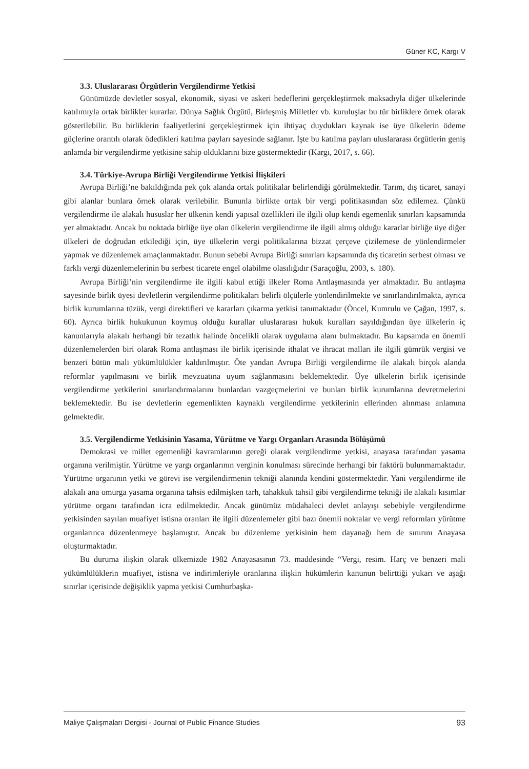Güner KC, Kargı V
3.3. Uluslararası Örgütlerin Vergilendirme Yetkisi
Günümüzde devletler sosyal, ekonomik, siyasi ve askeri hedeflerini gerçekleştirmek maksadıyla diğer ülkelerinde katılımıyla ortak birlikler kurarlar. Dünya Sağlık Örgütü, Birleşmiş Milletler vb. kuruluşlar bu tür birliklere örnek olarak gösterilebilir. Bu birliklerin faaliyetlerini gerçekleştirmek için ihtiyaç duydukları kaynak ise üye ülkelerin ödeme güçlerine orantılı olarak ödedikleri katılma payları sayesinde sağlanır. İşte bu katılma payları uluslararası örgütlerin geniş anlamda bir vergilendirme yetkisine sahip olduklarını bize göstermektedir (Kargı, 2017, s. 66).
3.4. Türkiye-Avrupa Birliği Vergilendirme Yetkisi İlişkileri
Avrupa Birliği’ne bakıldığında pek çok alanda ortak politikalar belirlendiği görülmektedir. Tarım, dış ticaret, sanayi gibi alanlar bunlara örnek olarak verilebilir. Bununla birlikte ortak bir vergi politikasından söz edilemez. Çünkü vergilendirme ile alakalı hususlar her ülkenin kendi yapısal özellikleri ile ilgili olup kendi egemenlik sınırları kapsamında yer almaktadır. Ancak bu noktada birliğe üye olan ülkelerin vergilendirme ile ilgili almış olduğu kararlar birliğe üye diğer ülkeleri de doğrudan etkilediği için, üye ülkelerin vergi politikalarına bizzat çerçeve çizilemese de yönlendirmeler yapmak ve düzenlemek amaçlanmaktadır. Bunun sebebi Avrupa Birliği sınırları kapsamında dış ticaretin serbest olması ve farklı vergi düzenlemelerinin bu serbest ticarete engel olabilme olasılığıdır (Saraçoğlu, 2003, s. 180).
Avrupa Birliği’nin vergilendirme ile ilgili kabul ettiği ilkeler Roma Antlaşmasında yer almaktadır. Bu antlaşma sayesinde birlik üyesi devletlerin vergilendirme politikaları belirli ölçülerle yönlendirilmekte ve sınırlandırılmakta, ayrıca birlik kurumlarına tüzük, vergi direktifleri ve kararları çıkarma yetkisi tanımaktadır (Öncel, Kumrulu ve Çağan, 1997, s. 60). Ayrıca birlik hukukunun koymuş olduğu kurallar uluslararası hukuk kuralları sayıldığından üye ülkelerin iç kanunlarıyla alakalı herhangi bir tezatlık halinde öncelikli olarak uygulama alanı bulmaktadır. Bu kapsamda en önemli düzenlemelerden biri olarak Roma antlaşması ile birlik içerisinde ithalat ve ihracat malları ile ilgili gümrük vergisi ve benzeri bütün mali yükümlülükler kaldırılmıştır. Öte yandan Avrupa Birliği vergilendirme ile alakalı birçok alanda reformlar yapılmasını ve birlik mevzuatına uyum sağlanmasını beklemektedir. Üye ülkelerin birlik içerisinde vergilendirme yetkilerini sınırlandırmalarını bunlardan vazgeçmelerini ve bunları birlik kurumlarına devretmelerini beklemektedir. Bu ise devletlerin egemenlikten kaynaklı vergilendirme yetkilerinin ellerinden alınması anlamına gelmektedir.
3.5. Vergilendirme Yetkisinin Yasama, Yürütme ve Yargı Organları Arasında Bölüşümü
Demokrasi ve millet egemenliği kavramlarının gereği olarak vergilendirme yetkisi, anayasa tarafından yasama organına verilmiştir. Yürütme ve yargı organlarının verginin konulması sürecinde herhangi bir faktörü bulunmamaktadır. Yürütme organının yetki ve görevi ise vergilendirmenin tekniği alanında kendini göstermektedir. Yani vergilendirme ile alakalı ana omurga yasama organına tahsis edilmişken tarh, tahakkuk tahsil gibi vergilendirme tekniği ile alakalı kısımlar yürütme organı tarafından icra edilmektedir. Ancak günümüz müdahaleci devlet anlayışı sebebiyle vergilendirme yetkisinden sayılan muafiyet istisna oranları ile ilgili düzenlemeler gibi bazı önemli noktalar ve vergi reformları yürütme organlarınca düzenlenmeye başlamıştır. Ancak bu düzenleme yetkisinin hem dayanağı hem de sınırını Anayasa oluşturmaktadır.
Bu duruma ilişkin olarak ülkemizde 1982 Anayasasının 73. maddesinde “Vergi, resim. Harç ve benzeri mali yükümlülüklerin muafiyet, istisna ve indirimleriyle oranlarına ilişkin hükümlerin kanunun belirttiği yukarı ve aşağı sınırlar içerisinde değişiklik yapma yetkisi Cumhurbaşka-
Maliye Çalışmaları Dergisi - Journal of Public Finance Studies 93